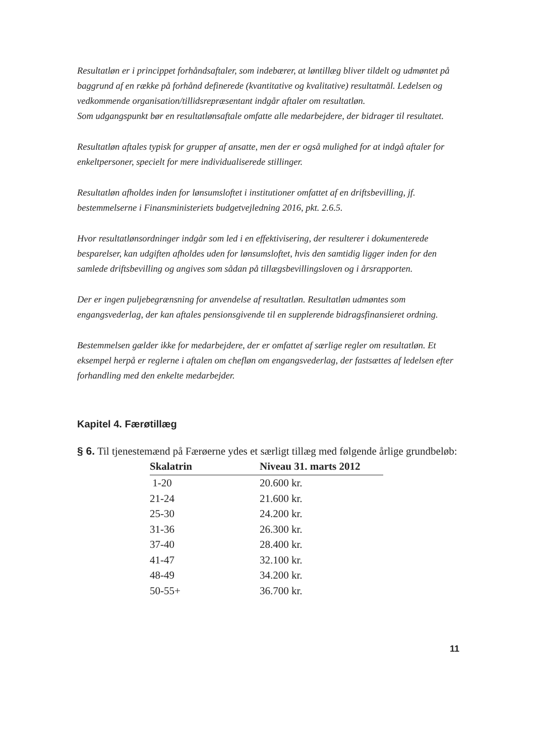Resultatløn er i princippet forhåndsaftaler, som indebærer, at løntillæg bliver tildelt og udmøntet på baggrund af en række på forhånd definerede (kvantitative og kvalitative) resultatmål. Ledelsen og vedkommende organisation/tillidsrepræsentant indgår aftaler om resultatløn.
Som udgangspunkt bør en resultatlønsaftale omfatte alle medarbejdere, der bidrager til resultatet.
Resultatløn aftales typisk for grupper af ansatte, men der er også mulighed for at indgå aftaler for enkeltpersoner, specielt for mere individualiserede stillinger.
Resultatløn afholdes inden for lønsumsloftet i institutioner omfattet af en driftsbevilling, jf. bestemmelserne i Finansministeriets budgetvejledning 2016, pkt. 2.6.5.
Hvor resultatlønsordninger indgår som led i en effektivisering, der resulterer i dokumenterede besparelser, kan udgiften afholdes uden for lønsumsloftet, hvis den samtidig ligger inden for den samlede driftsbevilling og angives som sådan på tillægsbevillingsloven og i årsrapporten.
Der er ingen puljebegrænsning for anvendelse af resultatløn. Resultatløn udmøntes som engangsvederlag, der kan aftales pensionsgivende til en supplerende bidragsfinansieret ordning.
Bestemmelsen gælder ikke for medarbejdere, der er omfattet af særlige regler om resultatløn. Et eksempel herpå er reglerne i aftalen om chefløn om engangsvederlag, der fastsættes af ledelsen efter forhandling med den enkelte medarbejder.
Kapitel 4. Færøtillæg
§ 6. Til tjenestemænd på Færøerne ydes et særligt tillæg med følgende årlige grundbeløb:
| Skalatrin | Niveau 31. marts 2012 |
| --- | --- |
| 1-20 | 20.600 kr. |
| 21-24 | 21.600 kr. |
| 25-30 | 24.200 kr. |
| 31-36 | 26.300 kr. |
| 37-40 | 28.400 kr. |
| 41-47 | 32.100 kr. |
| 48-49 | 34.200 kr. |
| 50-55+ | 36.700 kr. |
11